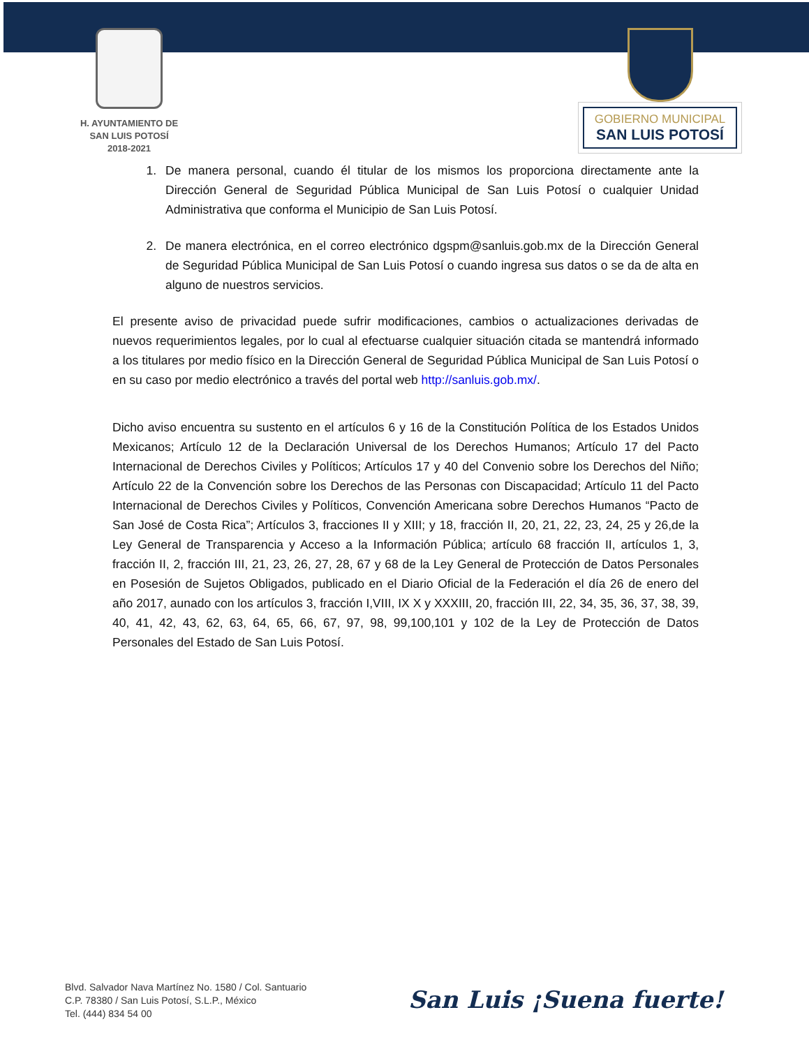H. AYUNTAMIENTO DE
SAN LUIS POTOSÍ
2018-2021
GOBIERNO MUNICIPAL
SAN LUIS POTOSÍ
1. De manera personal, cuando él titular de los mismos los proporciona directamente ante la Dirección General de Seguridad Pública Municipal de San Luis Potosí o cualquier Unidad Administrativa que conforma el Municipio de San Luis Potosí.
2. De manera electrónica, en el correo electrónico dgspm@sanluis.gob.mx de la Dirección General de Seguridad Pública Municipal de San Luis Potosí o cuando ingresa sus datos o se da de alta en alguno de nuestros servicios.
El presente aviso de privacidad puede sufrir modificaciones, cambios o actualizaciones derivadas de nuevos requerimientos legales, por lo cual al efectuarse cualquier situación citada se mantendrá informado a los titulares por medio físico en la Dirección General de Seguridad Pública Municipal de San Luis Potosí o en su caso por medio electrónico a través del portal web http://sanluis.gob.mx/.
Dicho aviso encuentra su sustento en el artículos 6 y 16 de la Constitución Política de los Estados Unidos Mexicanos; Artículo 12 de la Declaración Universal de los Derechos Humanos; Artículo 17 del Pacto Internacional de Derechos Civiles y Políticos; Artículos 17 y 40 del Convenio sobre los Derechos del Niño; Artículo 22 de la Convención sobre los Derechos de las Personas con Discapacidad; Artículo 11 del Pacto Internacional de Derechos Civiles y Políticos, Convención Americana sobre Derechos Humanos “Pacto de San José de Costa Rica”; Artículos 3, fracciones II y XIII; y 18, fracción II, 20, 21, 22, 23, 24, 25 y 26,de la Ley General de Transparencia y Acceso a la Información Pública; artículo 68 fracción II, artículos 1, 3, fracción II, 2, fracción III, 21, 23, 26, 27, 28, 67 y 68 de la Ley General de Protección de Datos Personales en Posesión de Sujetos Obligados, publicado en el Diario Oficial de la Federación el día 26 de enero del año 2017, aunado con los artículos 3, fracción I,VIII, IX X y XXXIII, 20, fracción III, 22, 34, 35, 36, 37, 38, 39, 40, 41, 42, 43, 62, 63, 64, 65, 66, 67, 97, 98, 99,100,101 y 102 de la Ley de Protección de Datos Personales del Estado de San Luis Potosí.
Blvd. Salvador Nava Martínez No. 1580 / Col. Santuario
C.P. 78380 / San Luis Potosí, S.L.P., México
Tel. (444) 834 54 00
San Luis ¡Suena fuerte!